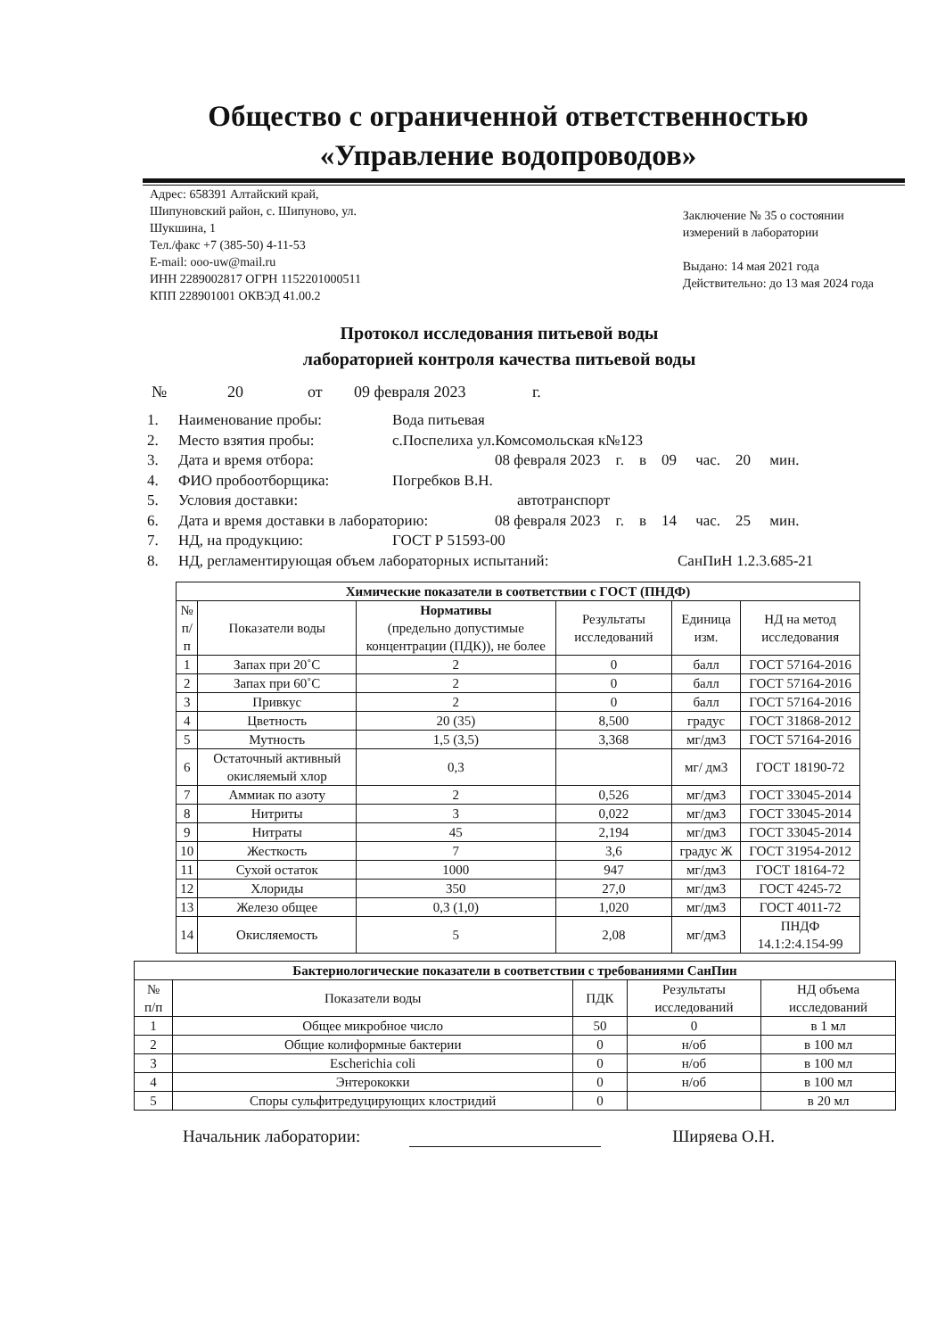Общество с ограниченной ответственностью
«Управление водопроводов»
Адрес: 658391 Алтайский край,
Шипуновский район, с. Шипуново, ул.
Шукшина, 1
Тел./факс +7 (385-50) 4-11-53
E-mail: ooo-uw@mail.ru
ИНН 2289002817 ОГРН 1152201000511
КПП 228901001 ОКВЭД 41.00.2
Заключение № 35 о состоянии
измерений в лаборатории
Выдано: 14 мая 2021 года
Действительно: до 13 мая 2024 года
Протокол исследования питьевой воды
лабораторией контроля качества питьевой воды
№ 20 от 09 февраля 2023 г.
1. Наименование пробы: Вода питьевая
2. Место взятия пробы: с.Поспелиха ул.Комсомольская к№123
3. Дата и время отбора: 08 февраля 2023 г. в 09 час. 20 мин.
4. ФИО пробоотборщика: Погребков В.Н.
5. Условия доставки: автотранспорт
6. Дата и время доставки в лабораторию: 08 февраля 2023 г. в 14 час. 25 мин.
7. НД, на продукцию: ГОСТ Р 51593-00
8. НД, регламентирующая объем лабораторных испытаний: СанПиН 1.2.3.685-21
| Химические показатели в соответствии с ГОСТ (ПНДФ) | | | | | |
| № п/п | Показатели воды | Нормативы (предельно допустимые концентрации (ПДК)), не более | Результаты исследований | Единица изм. | НД на метод исследования |
| 1 | Запах при 20˚С | 2 | 0 | балл | ГОСТ 57164-2016 |
| 2 | Запах при 60˚С | 2 | 0 | балл | ГОСТ 57164-2016 |
| 3 | Привкус | 2 | 0 | балл | ГОСТ 57164-2016 |
| 4 | Цветность | 20 (35) | 8,500 | градус | ГОСТ 31868-2012 |
| 5 | Мутность | 1,5 (3,5) | 3,368 | мг/дм3 | ГОСТ 57164-2016 |
| 6 | Остаточный активный окисляемый хлор | 0,3 | | мг/ дм3 | ГОСТ 18190-72 |
| 7 | Аммиак по азоту | 2 | 0,526 | мг/дм3 | ГОСТ 33045-2014 |
| 8 | Нитриты | 3 | 0,022 | мг/дм3 | ГОСТ 33045-2014 |
| 9 | Нитраты | 45 | 2,194 | мг/дм3 | ГОСТ 33045-2014 |
| 10 | Жесткость | 7 | 3,6 | градус Ж | ГОСТ 31954-2012 |
| 11 | Сухой остаток | 1000 | 947 | мг/дм3 | ГОСТ 18164-72 |
| 12 | Хлориды | 350 | 27,0 | мг/дм3 | ГОСТ 4245-72 |
| 13 | Железо общее | 0,3 (1,0) | 1,020 | мг/дм3 | ГОСТ 4011-72 |
| 14 | Окисляемость | 5 | 2,08 | мг/дм3 | ПНДФ 14.1:2:4.154-99 |
| Бактериологические показатели в соответствии с требованиями СанПин | | | | |
| № п/п | Показатели воды | ПДК | Результаты исследований | НД объема исследований |
| 1 | Общее микробное число | 50 | 0 | в 1 мл |
| 2 | Общие колиформные бактерии | 0 | н/об | в 100 мл |
| 3 | Escherichia coli | 0 | н/об | в 100 мл |
| 4 | Энтерококки | 0 | н/об | в 100 мл |
| 5 | Споры сульфитредуцирующих клостридий | 0 | | в 20 мл |
Начальник лаборатории: Ширяева О.Н.